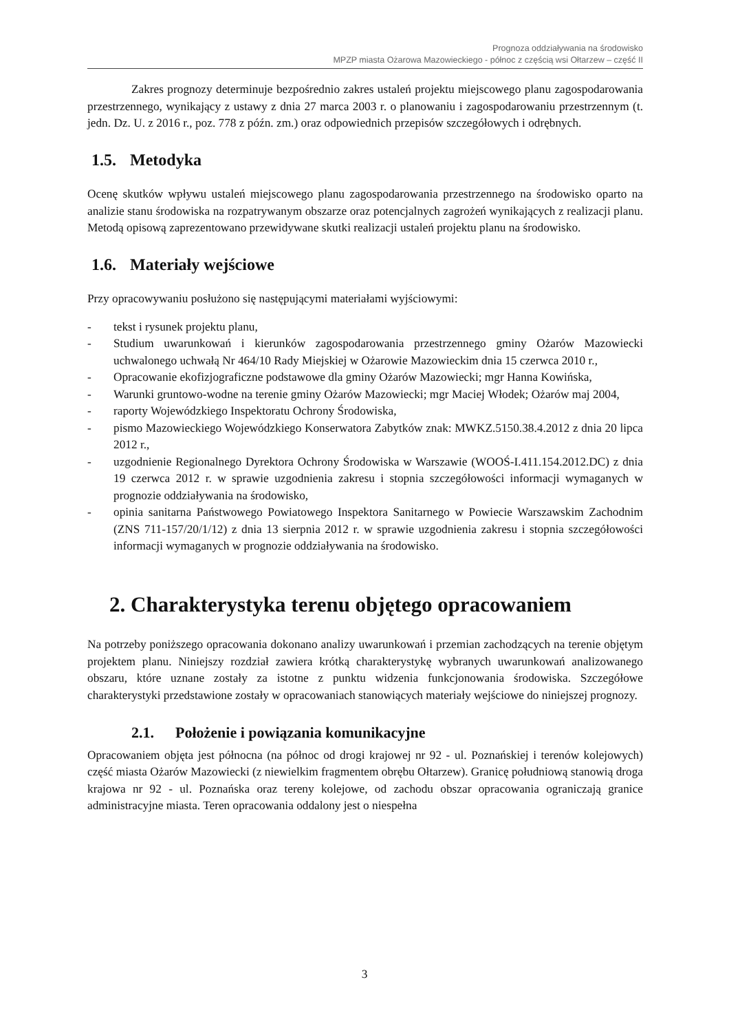Prognoza oddziaływania na środowisko
MPZP miasta Ożarowa Mazowieckiego - północ z częścią wsi Ołtarzew – część II
Zakres prognozy determinuje bezpośrednio zakres ustaleń projektu miejscowego planu zagospodarowania przestrzennego, wynikający z ustawy z dnia 27 marca 2003 r. o planowaniu i zagospodarowaniu przestrzennym (t. jedn. Dz. U. z 2016 r., poz. 778 z późn. zm.) oraz odpowiednich przepisów szczegółowych i odrębnych.
1.5. Metodyka
Ocenę skutków wpływu ustaleń miejscowego planu zagospodarowania przestrzennego na środowisko oparto na analizie stanu środowiska na rozpatrywanym obszarze oraz potencjalnych zagrożeń wynikających z realizacji planu. Metodą opisową zaprezentowano przewidywane skutki realizacji ustaleń projektu planu na środowisko.
1.6. Materiały wejściowe
Przy opracowywaniu posłużono się następującymi materiałami wyjściowymi:
- tekst i rysunek projektu planu,
- Studium uwarunkowań i kierunków zagospodarowania przestrzennego gminy Ożarów Mazowiecki uchwalonego uchwałą Nr 464/10 Rady Miejskiej w Ożarowie Mazowieckim dnia 15 czerwca 2010 r.,
- Opracowanie ekofizjograficzne podstawowe dla gminy Ożarów Mazowiecki; mgr Hanna Kowińska,
- Warunki gruntowo-wodne na terenie gminy Ożarów Mazowiecki; mgr Maciej Włodek; Ożarów maj 2004,
- raporty Wojewódzkiego Inspektoratu Ochrony Środowiska,
- pismo Mazowieckiego Wojewódzkiego Konserwatora Zabytków znak: MWKZ.5150.38.4.2012 z dnia 20 lipca 2012 r.,
- uzgodnienie Regionalnego Dyrektora Ochrony Środowiska w Warszawie (WOOŚ-I.411.154.2012.DC) z dnia 19 czerwca 2012 r. w sprawie uzgodnienia zakresu i stopnia szczegółowości informacji wymaganych w prognozie oddziaływania na środowisko,
- opinia sanitarna Państwowego Powiatowego Inspektora Sanitarnego w Powiecie Warszawskim Zachodnim (ZNS 711-157/20/1/12) z dnia 13 sierpnia 2012 r. w sprawie uzgodnienia zakresu i stopnia szczegółowości informacji wymaganych w prognozie oddziaływania na środowisko.
2. Charakterystyka terenu objętego opracowaniem
Na potrzeby poniższego opracowania dokonano analizy uwarunkowań i przemian zachodzących na terenie objętym projektem planu. Niniejszy rozdział zawiera krótką charakterystykę wybranych uwarunkowań analizowanego obszaru, które uznane zostały za istotne z punktu widzenia funkcjonowania środowiska. Szczegółowe charakterystyki przedstawione zostały w opracowaniach stanowiących materiały wejściowe do niniejszej prognozy.
2.1. Położenie i powiązania komunikacyjne
Opracowaniem objęta jest północna (na północ od drogi krajowej nr 92 - ul. Poznańskiej i terenów kolejowych) część miasta Ożarów Mazowiecki (z niewielkim fragmentem obrębu Ołtarzew). Granicę południową stanowią droga krajowa nr 92 - ul. Poznańska oraz tereny kolejowe, od zachodu obszar opracowania ograniczają granice administracyjne miasta. Teren opracowania oddalony jest o niespełna
3